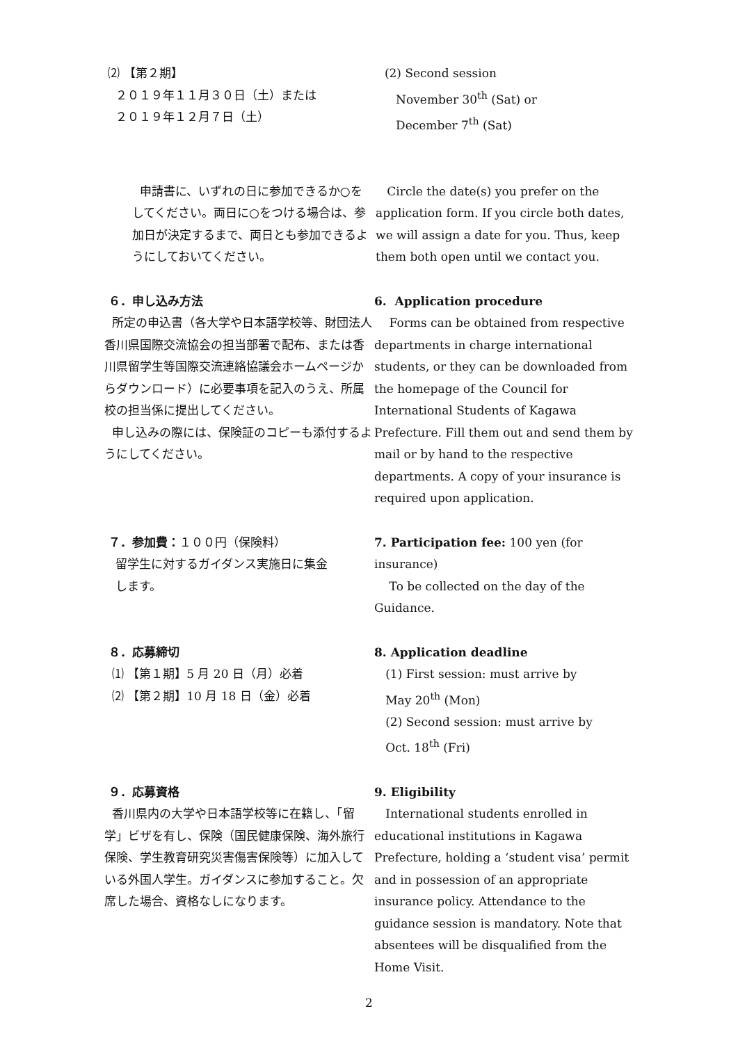⑵ 【第２期】
２０１９年１１月３０日（土）または
２０１９年１２月７日（土）
(2) Second session
November 30<sup>th</sup> (Sat) or
December 7<sup>th</sup> (Sat)
申請書に、いずれの日に参加できるか○をしてください。両日に○をつける場合は、参加日が決定するまで、両日とも参加できるようにしておいてください。
Circle the date(s) you prefer on the application form. If you circle both dates, we will assign a date for you. Thus, keep them both open until we contact you.
６．申し込み方法
所定の申込書（各大学や日本語学校等、財団法人香川県国際交流協会の担当部署で配布、または香川県留学生等国際交流連絡協議会ホームページからダウンロード）に必要事項を記入のうえ、所属校の担当係に提出してください。
申し込みの際には、保険証のコピーも添付するようにしてください。
6. Application procedure
Forms can be obtained from respective departments in charge international students, or they can be downloaded from the homepage of the Council for International Students of Kagawa Prefecture. Fill them out and send them by mail or by hand to the respective departments. A copy of your insurance is required upon application.
７．参加費：１００円（保険料）
留学生に対するガイダンス実施日に集金
します。
7. Participation fee: 100 yen (for insurance)
To be collected on the day of the Guidance.
８．応募締切
⑴ 【第１期】5 月 20 日（月）必着
⑵ 【第２期】10 月 18 日（金）必着
8. Application deadline
(1) First session: must arrive by
May 20<sup>th</sup> (Mon)
(2) Second session: must arrive by
Oct. 18<sup>th</sup> (Fri)
９．応募資格
香川県内の大学や日本語学校等に在籍し、「留学」ビザを有し、保険（国民健康保険、海外旅行保険、学生教育研究災害傷害保険等）に加入している外国人学生。ガイダンスに参加すること。欠席した場合、資格なしになります。
9. Eligibility
International students enrolled in educational institutions in Kagawa Prefecture, holding a ‘student visa’ permit and in possession of an appropriate insurance policy. Attendance to the guidance session is mandatory. Note that absentees will be disqualified from the Home Visit.
2